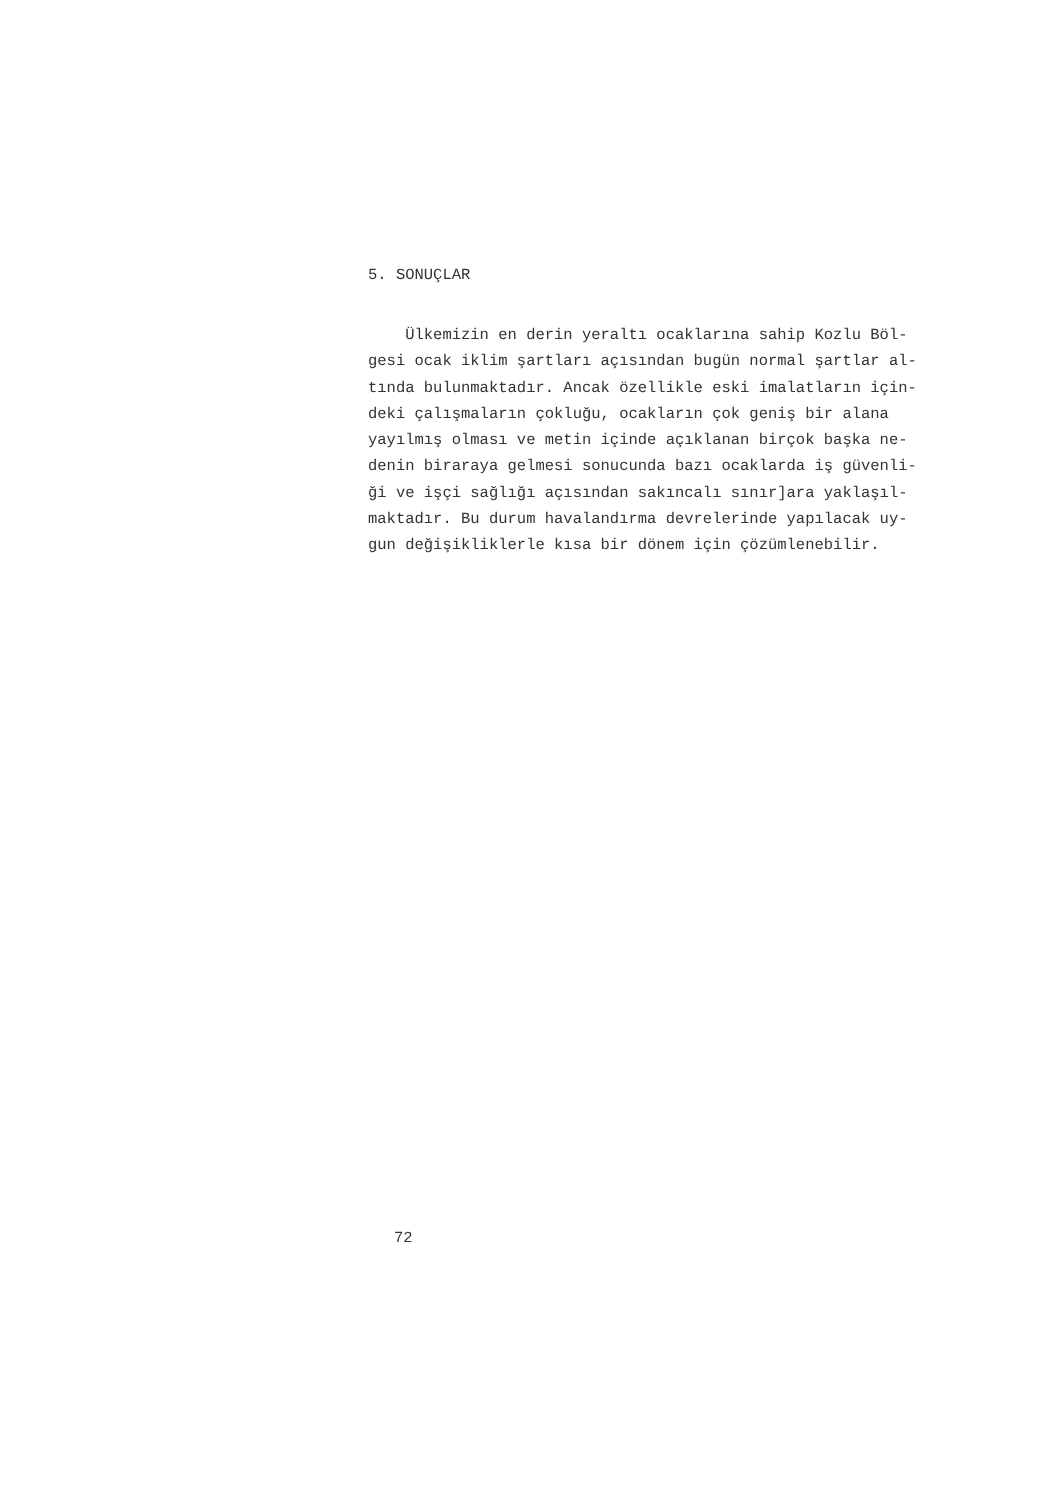5. SONUÇLAR
Ülkemizin en derin yeraltı ocaklarına sahip Kozlu Böl-
gesi ocak iklim şartları açısından bugün normal şartlar al-
tında bulunmaktadır. Ancak özellikle eski imalatların için-
deki çalışmaların çokluğu, ocakların çok geniş bir alana
yayılmış olması ve metin içinde açıklanan birçok başka ne-
denin biraraya gelmesi sonucunda bazı ocaklarda iş güvenli-
ği ve işçi sağlığı açısından sakıncalı sınır]ara yaklaşıl-
maktadır. Bu durum havalandırma devrelerinde yapılacak uy-
gun değişikliklerle kısa bir dönem için çözümlenebilir.
72